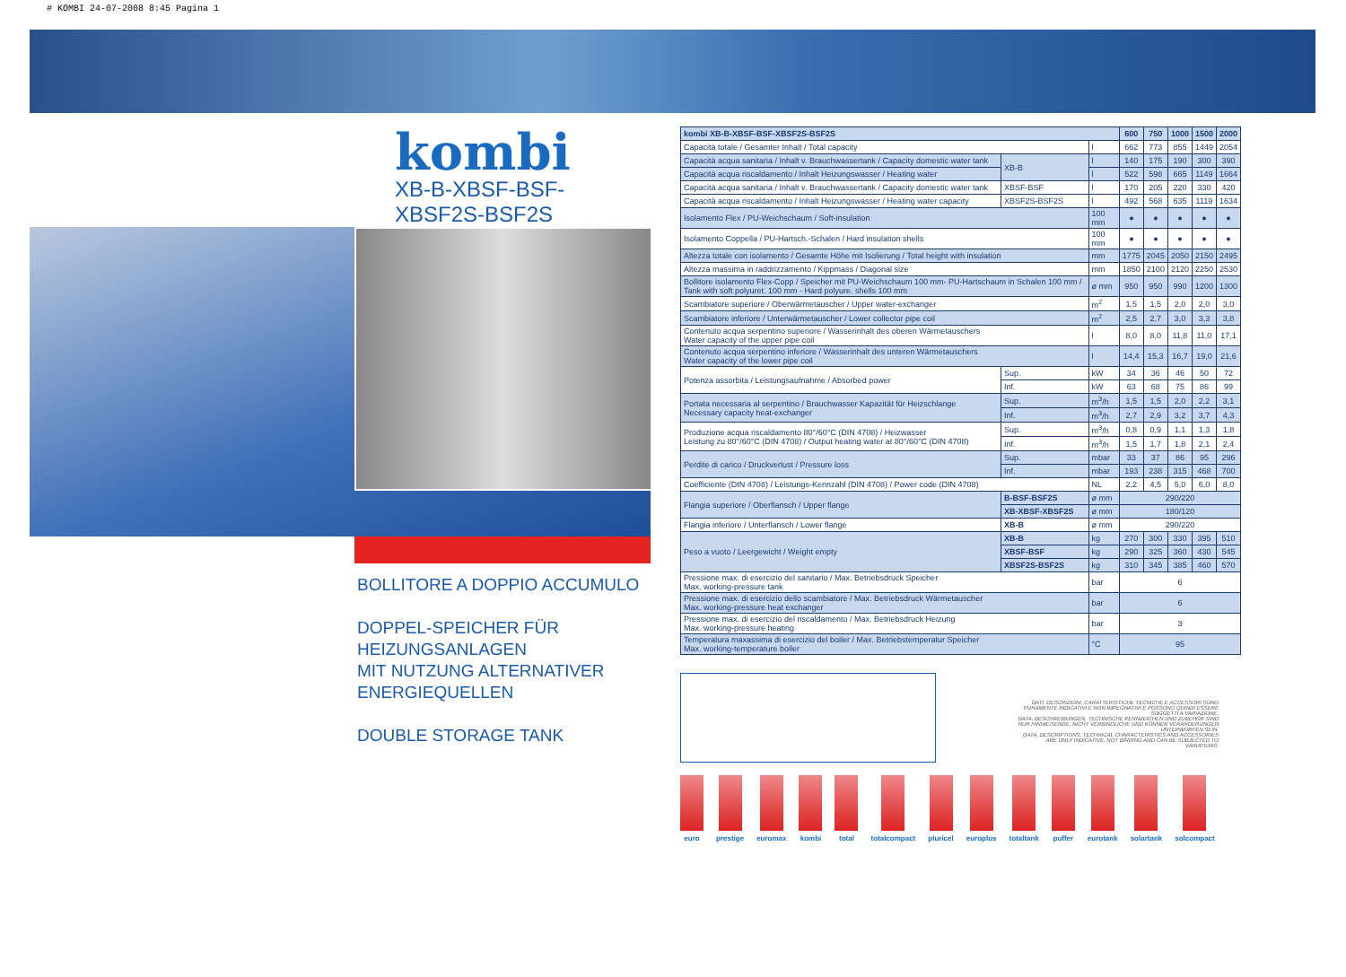# KOMBI 24-07-2008 8:45 Pagina 1
kombi
XB-B-XBSF-BSF-XBSF2S-BSF2S
BOLLITORE A DOPPIO ACCUMULO
DOPPEL-SPEICHER FÜR HEIZUNGSANLAGEN
MIT NUTZUNG ALTERNATIVER
ENERGIEQUELLEN
DOUBLE STORAGE TANK
| kombi XB-B-XBSF-BSF-XBSF2S-BSF2S | | | 600 | 750 | 1000 | 1500 | 2000 |
| --- | --- | --- | --- | --- | --- | --- | --- |
| Capacità totale / Gesamter Inhalt / Total capacity | | l | 662 | 773 | 855 | 1449 | 2054 |
| Capacità acqua sanitaria / Inhalt v. Brauchwassertank / Capacity domestic water tank | XB-B | l | 140 | 175 | 190 | 300 | 390 |
| Capacità acqua riscaldamento / Inhalt Heizungswasser / Heating water | | l | 522 | 598 | 665 | 1149 | 1664 |
| Capacità acqua sanitaria / Inhalt v. Brauchwassertank / Capacity domestic water tank | XBSF-BSF | l | 170 | 205 | 220 | 330 | 420 |
| Capacità acqua riscaldamento / Inhalt Heizungswasser / Heating water capacity | XBSF2S-BSF2S | l | 492 | 568 | 635 | 1119 | 1634 |
| Isolamento Flex / PU-Weichschaum / Soft-insulation | | 100 mm | ● | ● | ● | ● | ● |
| Isolamento Coppella / PU-Hartsch.-Schalen / Hard insulation shells | | 100 mm | ● | ● | ● | ● | ● |
| Altezza totale con isolamento / Gesamte Höhe mit Isolierung / Total height with insulation | | mm | 1775 | 2045 | 2050 | 2150 | 2495 |
| Altezza massima in raddrizzamento / Kippmass / Diagonal size | | mm | 1850 | 2100 | 2120 | 2250 | 2530 |
| Bollitore isolamento Flex-Copp / Speicher mit PU-Weichschaum 100 mm- PU-Hartschaum in Schalen 100 mm / Tank with soft polyuret. 100 mm - Hard polyure. shells 100 mm | | ø mm | 950 | 950 | 990 | 1200 | 1300 |
| Scambiatore superiore / Oberwärmetauscher / Upper water-exchanger | | m<sup>2</sup> | 1,5 | 1,5 | 2,0 | 2,0 | 3,0 |
| Scambiatore inferiore / Unterwärmetauscher / Lower collector pipe coil | | m<sup>2</sup> | 2,5 | 2,7 | 3,0 | 3,3 | 3,8 |
| Contenuto acqua serpentino superiore / Wasserinhalt des oberen Wärmetauschers Water capacity of the upper pipe coil | | l | 8,0 | 8,0 | 11,8 | 11,0 | 17,1 |
| Contenuto acqua serpentino inferiore / Wasserinhalt des unteren Wärmetauschers Water capacity of the lower pipe coil | | l | 14,4 | 15,3 | 16,7 | 19,0 | 21,6 |
| Potenza assorbita / Leistungsaufnahme / Absorbed power | Sup. | kW | 34 | 36 | 46 | 50 | 72 |
| | Inf. | kW | 63 | 68 | 75 | 86 | 99 |
| Portata necessaria al serpentino / Brauchwasser Kapazität für Heizschlange Necessary capacity heat-exchanger | Sup. | m<sup>3</sup>/h | 1,5 | 1,5 | 2,0 | 2,2 | 3,1 |
| | Inf. | m<sup>3</sup>/h | 2,7 | 2,9 | 3,2 | 3,7 | 4,3 |
| Produzione acqua riscaldamento 80°/60°C (DIN 4708) / Heizwasser Leistung zu 80°/60°C (DIN 4708) / Output heating water at 80°/60°C (DIN 4708) | Sup. | m<sup>3</sup>/h | 0,8 | 0,9 | 1,1 | 1,3 | 1,8 |
| | Inf. | m<sup>3</sup>/h | 1,5 | 1,7 | 1,8 | 2,1 | 2,4 |
| Perdite di carico / Druckverlust / Pressure loss | Sup. | mbar | 33 | 37 | 86 | 95 | 296 |
| | Inf. | mbar | 193 | 238 | 315 | 468 | 700 |
| Coefficiente (DIN 4708) / Leistungs-Kennzahl (DIN 4708) / Power code (DIN 4708) | | NL | 2,2 | 4,5 | 5,0 | 6,0 | 8,0 |
| Flangia superiore / Oberflansch / Upper flange | B-BSF-BSF2S | ø mm | 290/220 | | | | |
| | XB-XBSF-XBSF2S | ø mm | 180/120 | | | | |
| Flangia inferiore / Unterflansch / Lower flange | XB-B | ø mm | 290/220 | | | | |
| Peso a vuoto / Leergewicht / Weight empty | XB-B | kg | 270 | 300 | 330 | 395 | 510 |
| | XBSF-BSF | kg | 290 | 325 | 360 | 430 | 545 |
| | XBSF2S-BSF2S | kg | 310 | 345 | 385 | 460 | 570 |
| Pressione max. di esercizio del sanitario / Max. Betriebsdruck Speicher Max. working-pressure tank | | bar | 6 | | | | |
| Pressione max. di esercizio dello scambiatore / Max. Betriebsdruck Wärmetauscher Max. working-pressure heat exchanger | | bar | 6 | | | | |
| Pressione max. di esercizio del riscaldamento / Max. Betriebsdruck Heizung Max. working-pressure heating | | bar | 3 | | | | |
| Temperatura maxassima di esercizio del boiler / Max. Betriebstemperatur Speicher Max. working-temperature boiler | | °C | 95 | | | | |
DATI, DESCRIZIONI, CARATTERISTICHE TECNICHE E ACCESSORI SONO PURAMENTE INDICATIVI E NON IMPEGNATIVI E POSSONO QUINDI ESSERE SOGGETTI A VARIAZIONE.
DATA, BESCHREIBUNGEN, TECHNISCHE KENNZEICHEN UND ZUBEHÖR SIND NUR HINWEISENDE, NICHT VERBINDLICHE UND KÖNNEN VERÄNDERUNGEN UNTERWORFEN SEIN.
DATA, DESCRIPTIONS, TECHNICAL CHARACTERISTICS AND ACCESSORIES ARE ONLY INDICATIVE, NOT BINDING AND CAN BE SUBJECTED TO VARIATIONS.
euro prestige euromax kombi total totalcompact pluricel europlus totaltank puffer eurotank solartank solcompact